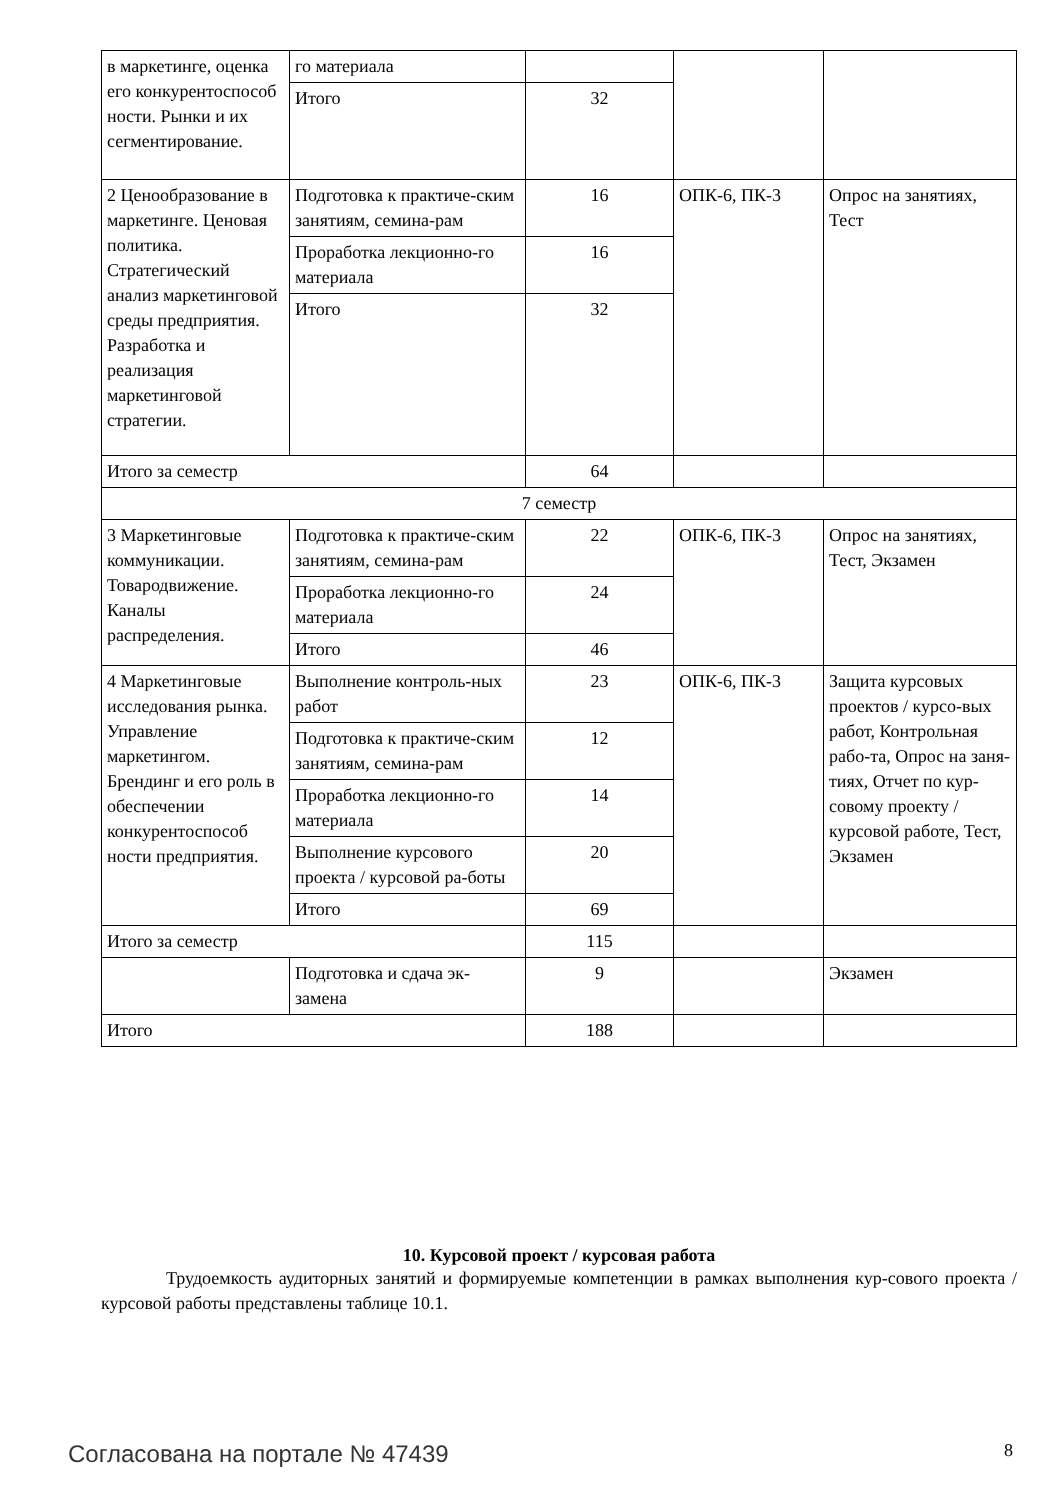| в маркетинге, оценка его конкурентоспособ ности. Рынки и их сегментирование. | го материала | | | |
| | Итого | 32 | | |
| 2 Ценообразование в маркетинге. Ценовая политика. Стратегический анализ маркетинговой среды предприятия. Разработка и реализация маркетинговой стратегии. | Подготовка к практиче-ским занятиям, семина-рам | 16 | ОПК-6, ПК-3 | Опрос на занятиях, Тест |
| | Проработка лекционно-го материала | 16 | | |
| | Итого | 32 | | |
| Итого за семестр | | 64 | | |
| 7 семестр | | | | |
| 3 Маркетинговые коммуникации. Товародвижение. Каналы распределения. | Подготовка к практиче-ским занятиям, семина-рам | 22 | ОПК-6, ПК-3 | Опрос на занятиях, Тест, Экзамен |
| | Проработка лекционно-го материала | 24 | | |
| | Итого | 46 | | |
| 4 Маркетинговые исследования рынка. Управление маркетингом. Брендинг и его роль в обеспечении конкурентоспособ ности предприятия. | Выполнение контроль-ных работ | 23 | ОПК-6, ПК-3 | Защита курсовых проектов / курсо-вых работ, Контрольная рабо-та, Опрос на заня-тиях, Отчет по кур-совому проекту / курсовой работе, Тест, Экзамен |
| | Подготовка к практиче-ским занятиям, семина-рам | 12 | | |
| | Проработка лекционно-го материала | 14 | | |
| | Выполнение курсового проекта / курсовой ра-боты | 20 | | |
| | Итого | 69 | | |
| Итого за семестр | | 115 | | |
| | Подготовка и сдача эк-замена | 9 | | Экзамен |
| Итого | | 188 | | |
10. Курсовой проект / курсовая работа
Трудоемкость аудиторных занятий и формируемые компетенции в рамках выполнения кур-сового проекта / курсовой работы представлены таблице 10.1.
Согласована на портале № 47439 8